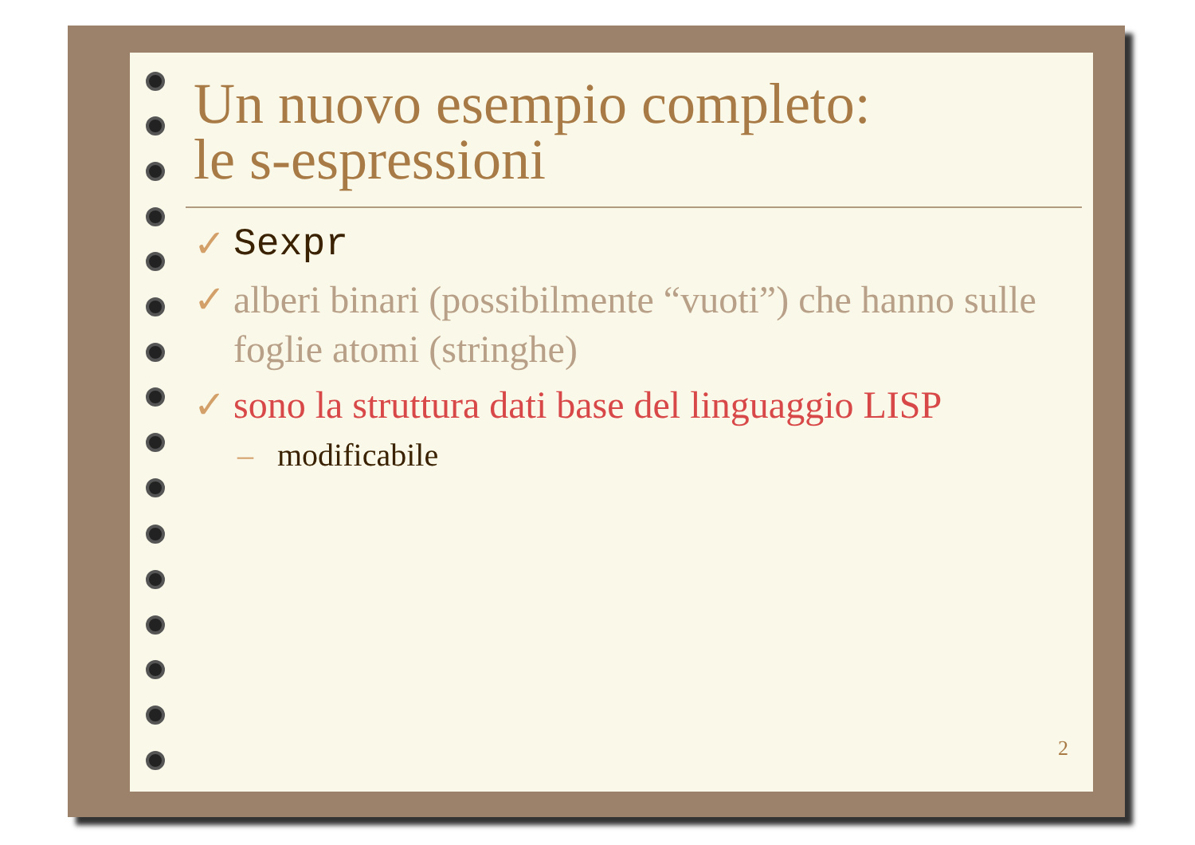Un nuovo esempio completo:
le s-espressioni
✓ Sexpr
✓ alberi binari (possibilmente “vuoti”) che hanno sulle foglie atomi (stringhe)
✓ sono la struttura dati base del linguaggio LISP
– modificabile
2